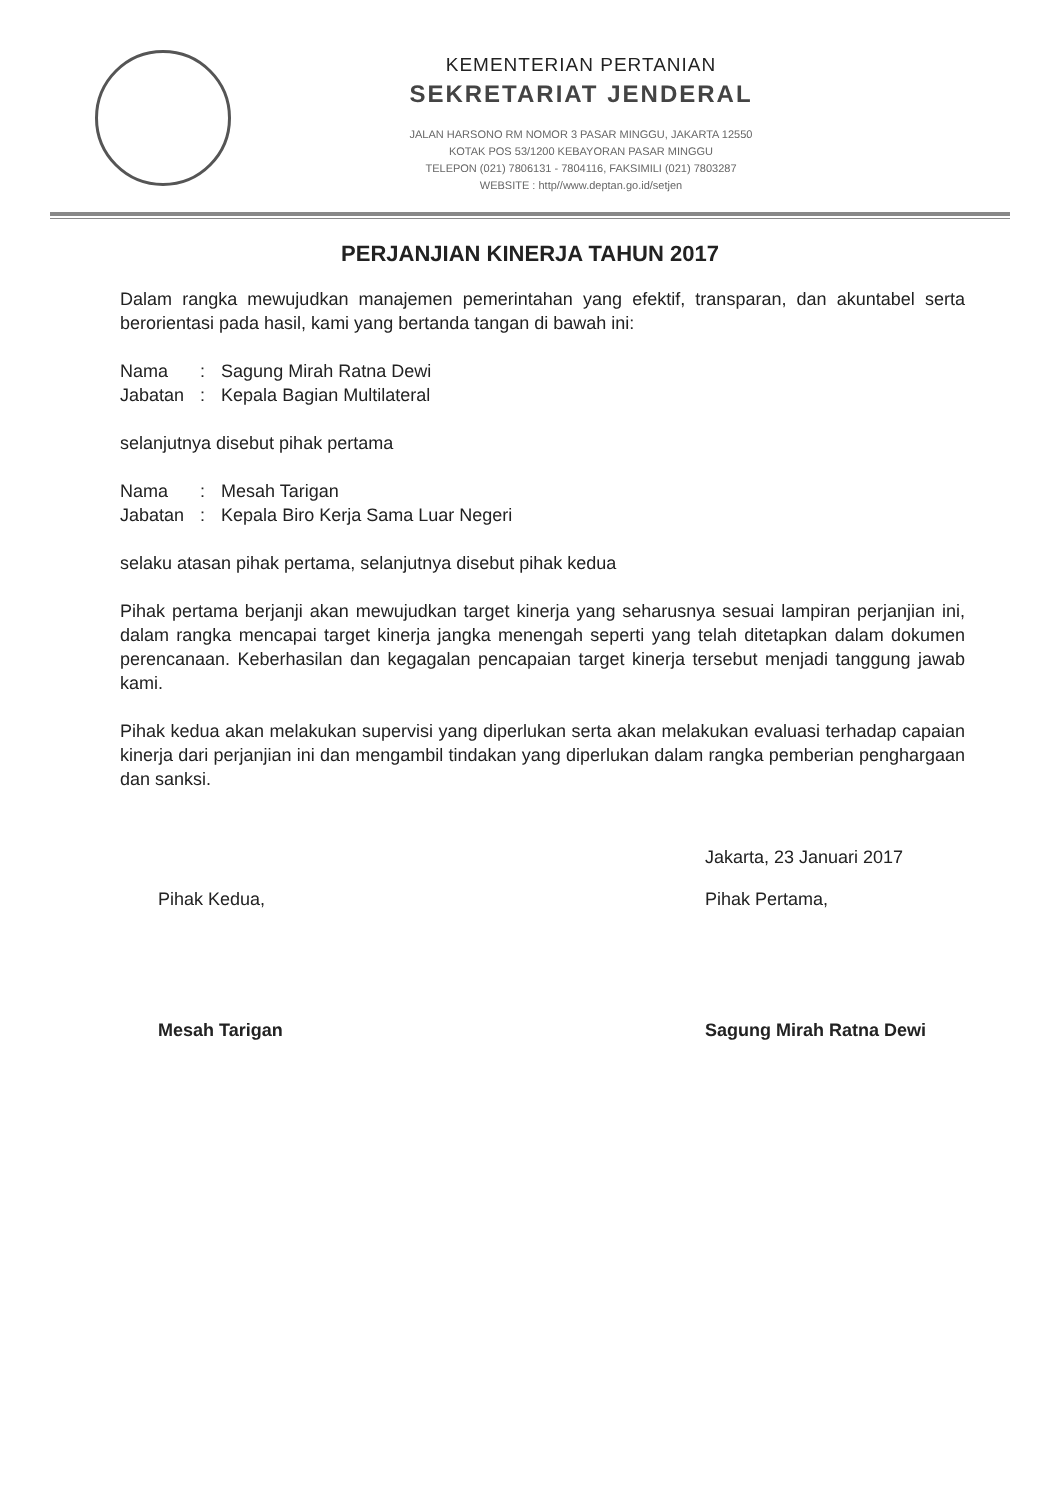KEMENTERIAN PERTANIAN
SEKRETARIAT JENDERAL
JALAN HARSONO RM NOMOR 3 PASAR MINGGU, JAKARTA 12550
KOTAK POS 53/1200 KEBAYORAN PASAR MINGGU
TELEPON (021) 7806131 - 7804116, FAKSIMILI (021) 7803287
WEBSITE : http//www.deptan.go.id/setjen
PERJANJIAN KINERJA TAHUN 2017
Dalam rangka mewujudkan manajemen pemerintahan yang efektif, transparan, dan akuntabel serta berorientasi pada hasil, kami yang bertanda tangan di bawah ini:
| Nama | : | Sagung Mirah Ratna Dewi |
| Jabatan | : | Kepala Bagian Multilateral |
selanjutnya disebut pihak pertama
| Nama | : | Mesah Tarigan |
| Jabatan | : | Kepala Biro Kerja Sama Luar Negeri |
selaku atasan pihak pertama, selanjutnya disebut pihak kedua
Pihak pertama berjanji akan mewujudkan target kinerja yang seharusnya sesuai lampiran perjanjian ini, dalam rangka mencapai target kinerja jangka menengah seperti yang telah ditetapkan dalam dokumen perencanaan. Keberhasilan dan kegagalan pencapaian target kinerja tersebut menjadi tanggung jawab kami.
Pihak kedua akan melakukan supervisi yang diperlukan serta akan melakukan evaluasi terhadap capaian kinerja dari perjanjian ini dan mengambil tindakan yang diperlukan dalam rangka pemberian penghargaan dan sanksi.
Pihak Kedua,
Mesah Tarigan
Jakarta, 23 Januari 2017
Pihak Pertama,
Sagung Mirah Ratna Dewi